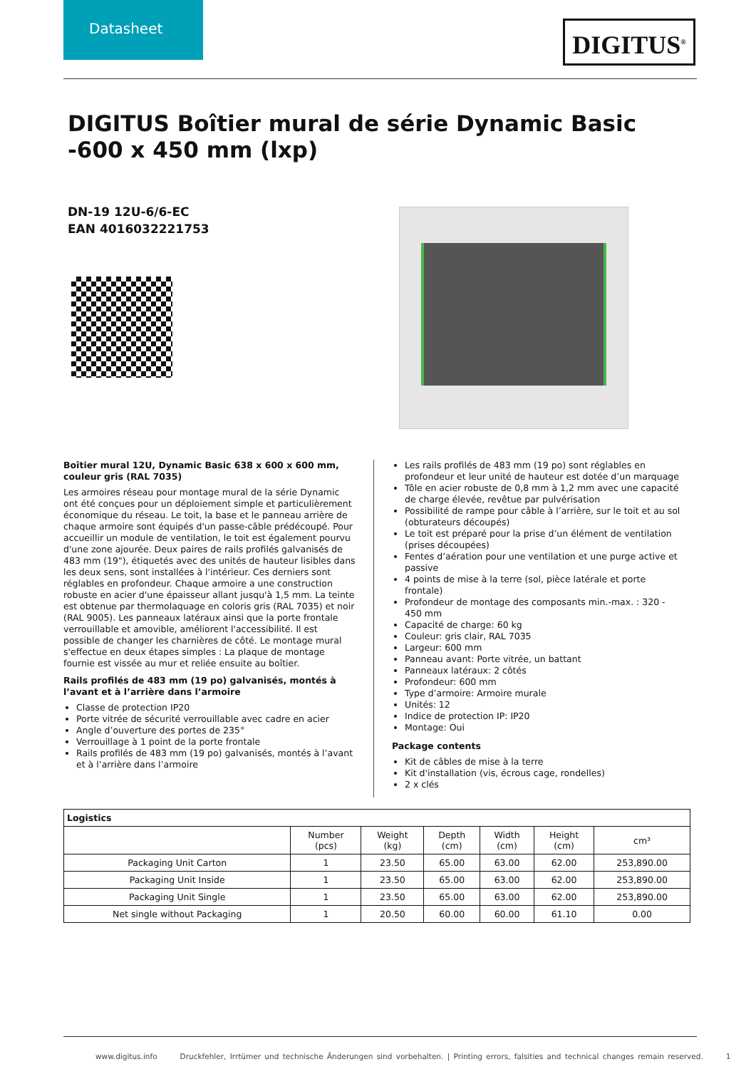Datasheet
DIGITUS<sup>®</sup>
DIGITUS Boîtier mural de série Dynamic Basic -600 x 450 mm (lxp)
DN-19 12U-6/6-EC
EAN 4016032221753
Boîtier mural 12U, Dynamic Basic 638 x 600 x 600 mm, couleur gris (RAL 7035)
Les armoires réseau pour montage mural de la série Dynamic ont été conçues pour un déploiement simple et particulièrement économique du réseau. Le toit, la base et le panneau arrière de chaque armoire sont équipés d'un passe-câble prédécoupé. Pour accueillir un module de ventilation, le toit est également pourvu d'une zone ajourée. Deux paires de rails profilés galvanisés de 483 mm (19"), étiquetés avec des unités de hauteur lisibles dans les deux sens, sont installées à l'intérieur. Ces derniers sont réglables en profondeur. Chaque armoire a une construction robuste en acier d'une épaisseur allant jusqu'à 1,5 mm. La teinte est obtenue par thermolaquage en coloris gris (RAL 7035) et noir (RAL 9005). Les panneaux latéraux ainsi que la porte frontale verrouillable et amovible, améliorent l'accessibilité. Il est possible de changer les charnières de côté. Le montage mural s'effectue en deux étapes simples : La plaque de montage fournie est vissée au mur et reliée ensuite au boîtier.
Rails profilés de 483 mm (19 po) galvanisés, montés à l’avant et à l’arrière dans l’armoire
Classe de protection IP20
Porte vitrée de sécurité verrouillable avec cadre en acier
Angle d’ouverture des portes de 235°
Verrouillage à 1 point de la porte frontale
Rails profilés de 483 mm (19 po) galvanisés, montés à l’avant et à l’arrière dans l’armoire
Les rails profilés de 483 mm (19 po) sont réglables en profondeur et leur unité de hauteur est dotée d’un marquage
Tôle en acier robuste de 0,8 mm à 1,2 mm avec une capacité de charge élevée, revêtue par pulvérisation
Possibilité de rampe pour câble à l’arrière, sur le toit et au sol (obturateurs découpés)
Le toit est préparé pour la prise d’un élément de ventilation (prises découpées)
Fentes d’aération pour une ventilation et une purge active et passive
4 points de mise à la terre (sol, pièce latérale et porte frontale)
Profondeur de montage des composants min.-max. : 320 - 450 mm
Capacité de charge: 60 kg
Couleur: gris clair, RAL 7035
Largeur: 600 mm
Panneau avant: Porte vitrée, un battant
Panneaux latéraux: 2 côtés
Profondeur: 600 mm
Type d’armoire: Armoire murale
Unités: 12
Indice de protection IP: IP20
Montage: Oui
Package contents
Kit de câbles de mise à la terre
Kit d'installation (vis, écrous cage, rondelles)
2 x clés
| Logistics | | | | | | |
| --- | --- | --- | --- | --- | --- | --- |
| | Number (pcs) | Weight (kg) | Depth (cm) | Width (cm) | Height (cm) | cm³ |
| Packaging Unit Carton | 1 | 23.50 | 65.00 | 63.00 | 62.00 | 253,890.00 |
| Packaging Unit Inside | 1 | 23.50 | 65.00 | 63.00 | 62.00 | 253,890.00 |
| Packaging Unit Single | 1 | 23.50 | 65.00 | 63.00 | 62.00 | 253,890.00 |
| Net single without Packaging | 1 | 20.50 | 60.00 | 60.00 | 61.10 | 0.00 |
www.digitus.info Druckfehler, Irrtümer und technische Änderungen sind vorbehalten. | Printing errors, falsities and technical changes remain reserved. 1